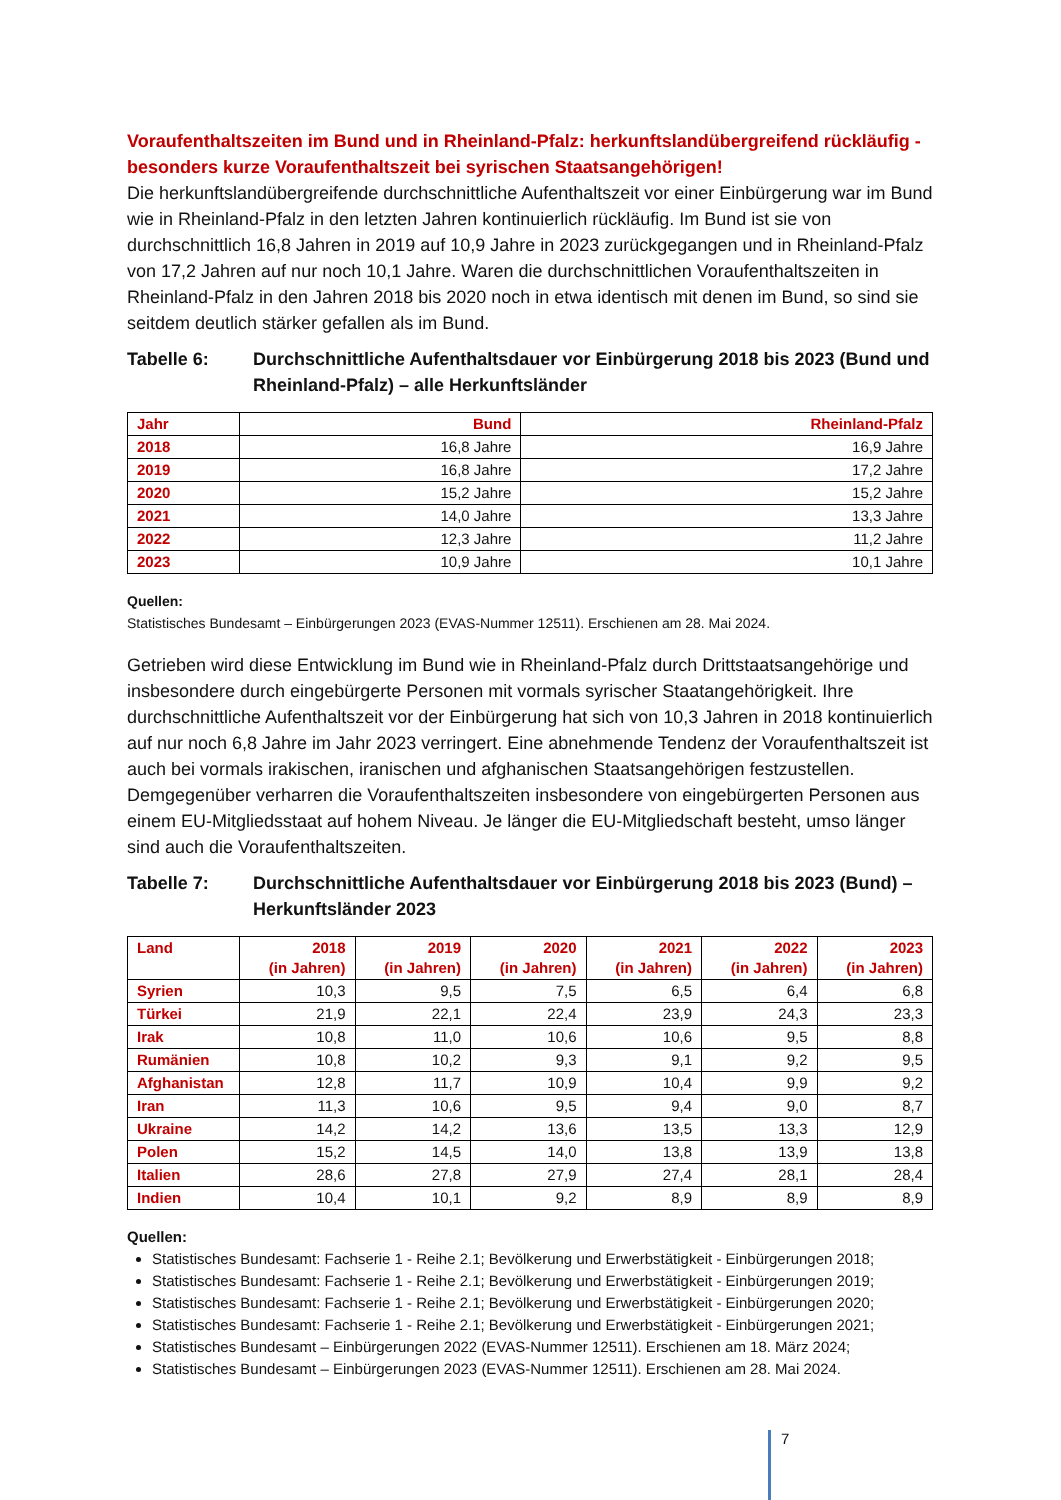Voraufenthaltszeiten im Bund und in Rheinland-Pfalz: herkunftslandübergreifend rückläufig - besonders kurze Voraufenthaltszeit bei syrischen Staatsangehörigen!
Die herkunftslandübergreifende durchschnittliche Aufenthaltszeit vor einer Einbürgerung war im Bund wie in Rheinland-Pfalz in den letzten Jahren kontinuierlich rückläufig. Im Bund ist sie von durchschnittlich 16,8 Jahren in 2019 auf 10,9 Jahre in 2023 zurückgegangen und in Rheinland-Pfalz von 17,2 Jahren auf nur noch 10,1 Jahre. Waren die durchschnittlichen Voraufenthaltszeiten in Rheinland-Pfalz in den Jahren 2018 bis 2020 noch in etwa identisch mit denen im Bund, so sind sie seitdem deutlich stärker gefallen als im Bund.
Tabelle 6: Durchschnittliche Aufenthaltsdauer vor Einbürgerung 2018 bis 2023 (Bund und Rheinland-Pfalz) – alle Herkunftsländer
| Jahr | Bund | Rheinland-Pfalz |
| --- | --- | --- |
| 2018 | 16,8 Jahre | 16,9 Jahre |
| 2019 | 16,8 Jahre | 17,2 Jahre |
| 2020 | 15,2 Jahre | 15,2 Jahre |
| 2021 | 14,0 Jahre | 13,3 Jahre |
| 2022 | 12,3 Jahre | 11,2 Jahre |
| 2023 | 10,9 Jahre | 10,1 Jahre |
Quellen:
Statistisches Bundesamt – Einbürgerungen 2023 (EVAS-Nummer 12511). Erschienen am 28. Mai 2024.
Getrieben wird diese Entwicklung im Bund wie in Rheinland-Pfalz durch Drittstaatsangehörige und insbesondere durch eingebürgerte Personen mit vormals syrischer Staatangehörigkeit. Ihre durchschnittliche Aufenthaltszeit vor der Einbürgerung hat sich von 10,3 Jahren in 2018 kontinuierlich auf nur noch 6,8 Jahre im Jahr 2023 verringert. Eine abnehmende Tendenz der Voraufenthaltszeit ist auch bei vormals irakischen, iranischen und afghanischen Staatsangehörigen festzustellen. Demgegenüber verharren die Voraufenthaltszeiten insbesondere von eingebürgerten Personen aus einem EU-Mitgliedsstaat auf hohem Niveau. Je länger die EU-Mitgliedschaft besteht, umso länger sind auch die Voraufenthaltszeiten.
Tabelle 7: Durchschnittliche Aufenthaltsdauer vor Einbürgerung 2018 bis 2023 (Bund) – Herkunftsländer 2023
| Land | 2018 (in Jahren) | 2019 (in Jahren) | 2020 (in Jahren) | 2021 (in Jahren) | 2022 (in Jahren) | 2023 (in Jahren) |
| --- | --- | --- | --- | --- | --- | --- |
| Syrien | 10,3 | 9,5 | 7,5 | 6,5 | 6,4 | 6,8 |
| Türkei | 21,9 | 22,1 | 22,4 | 23,9 | 24,3 | 23,3 |
| Irak | 10,8 | 11,0 | 10,6 | 10,6 | 9,5 | 8,8 |
| Rumänien | 10,8 | 10,2 | 9,3 | 9,1 | 9,2 | 9,5 |
| Afghanistan | 12,8 | 11,7 | 10,9 | 10,4 | 9,9 | 9,2 |
| Iran | 11,3 | 10,6 | 9,5 | 9,4 | 9,0 | 8,7 |
| Ukraine | 14,2 | 14,2 | 13,6 | 13,5 | 13,3 | 12,9 |
| Polen | 15,2 | 14,5 | 14,0 | 13,8 | 13,9 | 13,8 |
| Italien | 28,6 | 27,8 | 27,9 | 27,4 | 28,1 | 28,4 |
| Indien | 10,4 | 10,1 | 9,2 | 8,9 | 8,9 | 8,9 |
Quellen:
Statistisches Bundesamt: Fachserie 1 - Reihe 2.1; Bevölkerung und Erwerbstätigkeit - Einbürgerungen 2018;
Statistisches Bundesamt: Fachserie 1 - Reihe 2.1; Bevölkerung und Erwerbstätigkeit - Einbürgerungen 2019;
Statistisches Bundesamt: Fachserie 1 - Reihe 2.1; Bevölkerung und Erwerbstätigkeit - Einbürgerungen 2020;
Statistisches Bundesamt: Fachserie 1 - Reihe 2.1; Bevölkerung und Erwerbstätigkeit - Einbürgerungen 2021;
Statistisches Bundesamt – Einbürgerungen 2022 (EVAS-Nummer 12511). Erschienen am 18. März 2024;
Statistisches Bundesamt – Einbürgerungen 2023 (EVAS-Nummer 12511). Erschienen am 28. Mai 2024.
7